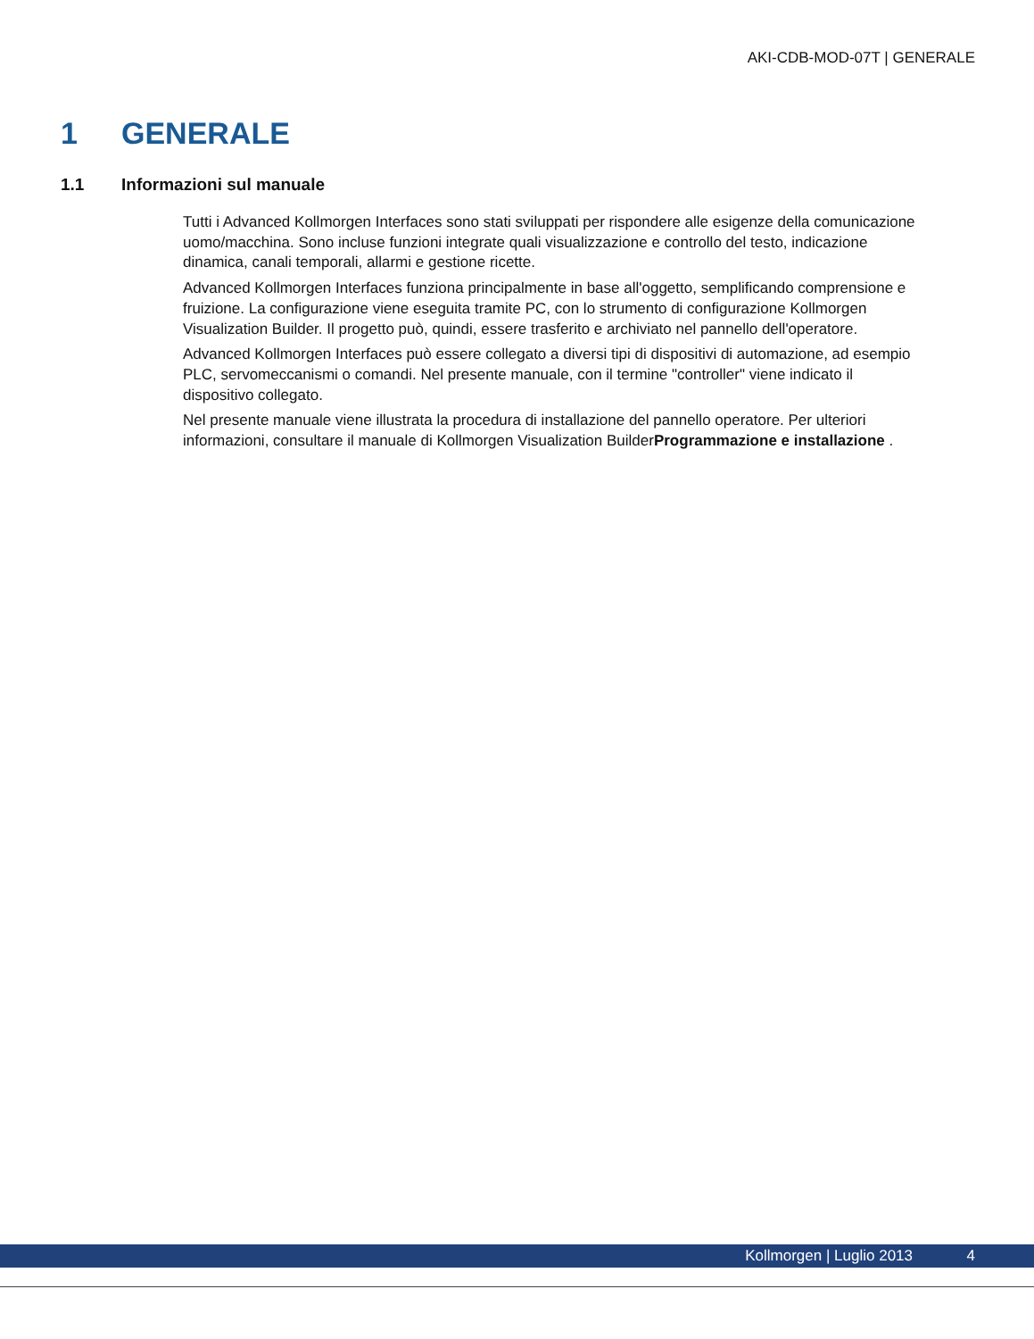AKI-CDB-MOD-07T | GENERALE
1 GENERALE
1.1 Informazioni sul manuale
Tutti i Advanced Kollmorgen Interfaces sono stati sviluppati per rispondere alle esigenze della comunicazione uomo/macchina. Sono incluse funzioni integrate quali visualizzazione e controllo del testo, indicazione dinamica, canali temporali, allarmi e gestione ricette.
Advanced Kollmorgen Interfaces funziona principalmente in base all'oggetto, semplificando comprensione e fruizione. La configurazione viene eseguita tramite PC, con lo strumento di configurazione Kollmorgen Visualization Builder. Il progetto può, quindi, essere trasferito e archiviato nel pannello dell'operatore.
Advanced Kollmorgen Interfaces può essere collegato a diversi tipi di dispositivi di automazione, ad esempio PLC, servomeccanismi o comandi. Nel presente manuale, con il termine "controller" viene indicato il dispositivo collegato.
Nel presente manuale viene illustrata la procedura di installazione del pannello operatore. Per ulteriori informazioni, consultare il manuale di Kollmorgen Visualization BuilderProgrammazione e installazione .
Kollmorgen | Luglio 2013 4